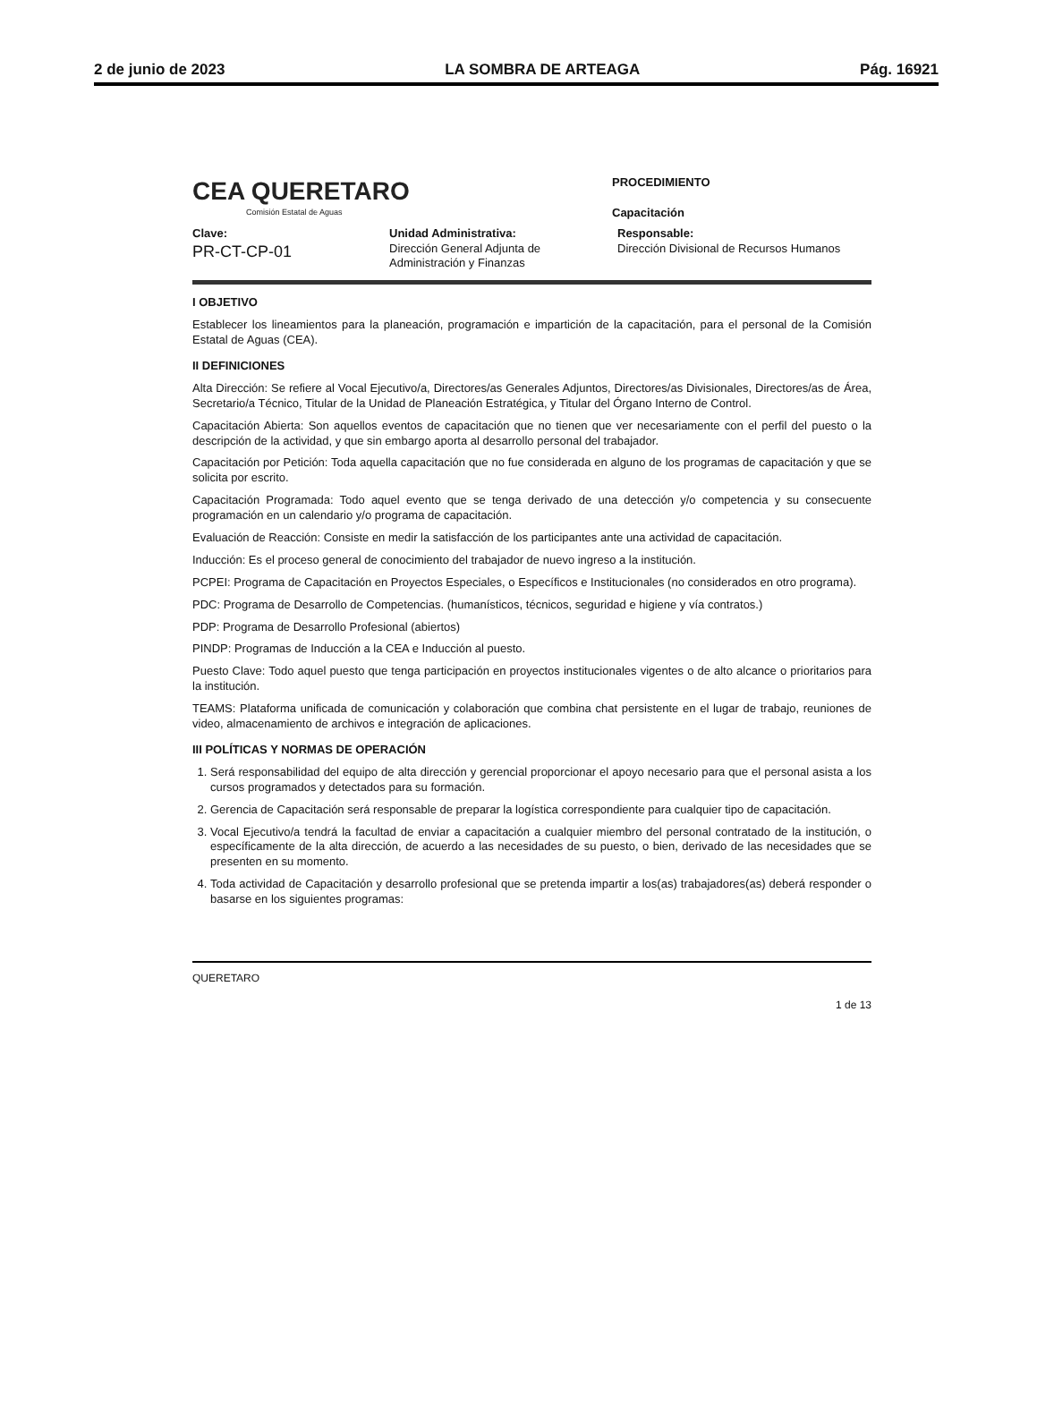2 de junio de 2023 LA SOMBRA DE ARTEAGA Pág. 16921
CEA QUERETARO
Comisión Estatal de Aguas
PROCEDIMIENTO
Capacitación
Clave:
PR-CT-CP-01
Unidad Administrativa:
Dirección General Adjunta de Administración y Finanzas
Responsable:
Dirección Divisional de Recursos Humanos
I OBJETIVO
Establecer los lineamientos para la planeación, programación e impartición de la capacitación, para el personal de la Comisión Estatal de Aguas (CEA).
II DEFINICIONES
Alta Dirección: Se refiere al Vocal Ejecutivo/a, Directores/as Generales Adjuntos, Directores/as Divisionales, Directores/as de Área, Secretario/a Técnico, Titular de la Unidad de Planeación Estratégica, y Titular del Órgano Interno de Control.
Capacitación Abierta: Son aquellos eventos de capacitación que no tienen que ver necesariamente con el perfil del puesto o la descripción de la actividad, y que sin embargo aporta al desarrollo personal del trabajador.
Capacitación por Petición: Toda aquella capacitación que no fue considerada en alguno de los programas de capacitación y que se solicita por escrito.
Capacitación Programada: Todo aquel evento que se tenga derivado de una detección y/o competencia y su consecuente programación en un calendario y/o programa de capacitación.
Evaluación de Reacción: Consiste en medir la satisfacción de los participantes ante una actividad de capacitación.
Inducción: Es el proceso general de conocimiento del trabajador de nuevo ingreso a la institución.
PCPEI: Programa de Capacitación en Proyectos Especiales, o Específicos e Institucionales (no considerados en otro programa).
PDC: Programa de Desarrollo de Competencias. (humanísticos, técnicos, seguridad e higiene y vía contratos.)
PDP: Programa de Desarrollo Profesional (abiertos)
PINDP: Programas de Inducción a la CEA e Inducción al puesto.
Puesto Clave: Todo aquel puesto que tenga participación en proyectos institucionales vigentes o de alto alcance o prioritarios para la institución.
TEAMS: Plataforma unificada de comunicación y colaboración que combina chat persistente en el lugar de trabajo, reuniones de video, almacenamiento de archivos e integración de aplicaciones.
III POLÍTICAS Y NORMAS DE OPERACIÓN
1. Será responsabilidad del equipo de alta dirección y gerencial proporcionar el apoyo necesario para que el personal asista a los cursos programados y detectados para su formación.
2. Gerencia de Capacitación será responsable de preparar la logística correspondiente para cualquier tipo de capacitación.
3. Vocal Ejecutivo/a tendrá la facultad de enviar a capacitación a cualquier miembro del personal contratado de la institución, o específicamente de la alta dirección, de acuerdo a las necesidades de su puesto, o bien, derivado de las necesidades que se presenten en su momento.
4. Toda actividad de Capacitación y desarrollo profesional que se pretenda impartir a los(as) trabajadores(as) deberá responder o basarse en los siguientes programas:
QUERETARO 1 de 13